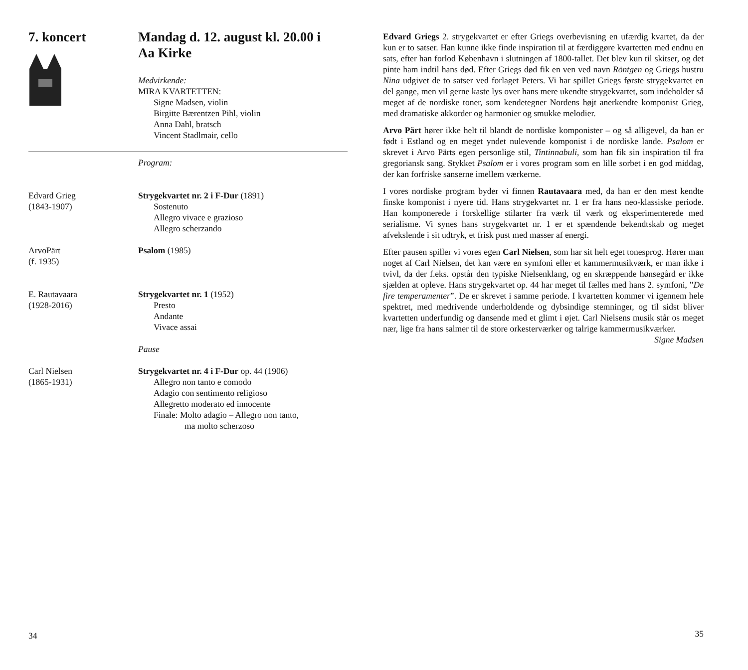7. koncert Mandag d. 12. august kl. 20.00 i
Aa Kirke
Medvirkende:
MIRA KVARTETTEN:
Signe Madsen, violin
Birgitte Bærentzen Pihl, violin
Anna Dahl, bratsch
Vincent Stadlmair, cello
Program:
Edvard Grieg
(1843-1907)
Strygekvartet nr. 2 i F-Dur (1891)
Sostenuto
Allegro vivace e grazioso
Allegro scherzando
ArvoPärt
(f. 1935)
Psalom (1985)
E. Rautavaara
(1928-2016)
Strygekvartet nr. 1 (1952)
Presto
Andante
Vivace assai
Pause
Carl Nielsen
(1865-1931)
Strygekvartet nr. 4 i F-Dur op. 44 (1906)
Allegro non tanto e comodo
Adagio con sentimento religioso
Allegretto moderato ed innocente
Finale: Molto adagio – Allegro non tanto,
ma molto scherzoso
34
Edvard Griegs 2. strygekvartet er efter Griegs overbevisning en ufærdig kvartet, da der kun er to satser. Han kunne ikke finde inspiration til at færdiggøre kvartetten med endnu en sats, efter han forlod København i slutningen af 1800-tallet. Det blev kun til skitser, og det pinte ham indtil hans død. Efter Griegs død fik en ven ved navn Röntgen og Griegs hustru Nina udgivet de to satser ved forlaget Peters. Vi har spillet Griegs første strygekvartet en del gange, men vil gerne kaste lys over hans mere ukendte strygekvartet, som indeholder så meget af de nordiske toner, som kendetegner Nordens højt anerkendte komponist Grieg, med dramatiske akkorder og harmonier og smukke melodier.
Arvo Pärt hører ikke helt til blandt de nordiske komponister – og så alligevel, da han er født i Estland og en meget yndet nulevende komponist i de nordiske lande. Psalom er skrevet i Arvo Pärts egen personlige stil, Tintinnabuli, som han fik sin inspiration til fra gregoriansk sang. Stykket Psalom er i vores program som en lille sorbet i en god middag, der kan forfriske sanserne imellem værkerne.
I vores nordiske program byder vi finnen Rautavaara med, da han er den mest kendte finske komponist i nyere tid. Hans strygekvartet nr. 1 er fra hans neo-klassiske periode. Han komponerede i forskellige stilarter fra værk til værk og eksperimenterede med serialisme. Vi synes hans strygekvartet nr. 1 er et spændende bekendtskab og meget afvekslende i sit udtryk, et frisk pust med masser af energi.
Efter pausen spiller vi vores egen Carl Nielsen, som har sit helt eget tonesprog. Hører man noget af Carl Nielsen, det kan være en symfoni eller et kammermusikværk, er man ikke i tvivl, da der f.eks. opstår den typiske Nielsenklang, og en skræppende hønsegård er ikke sjælden at opleve. Hans strygekvartet op. 44 har meget til fælles med hans 2. symfoni, ”De fire temperamenter”. De er skrevet i samme periode. I kvartetten kommer vi igennem hele spektret, med medrivende underholdende og dybsindige stemninger, og til sidst bliver kvartetten underfundig og dansende med et glimt i øjet. Carl Nielsens musik står os meget nær, lige fra hans salmer til de store orkesterværker og talrige kammermusikværker.
Signe Madsen
35